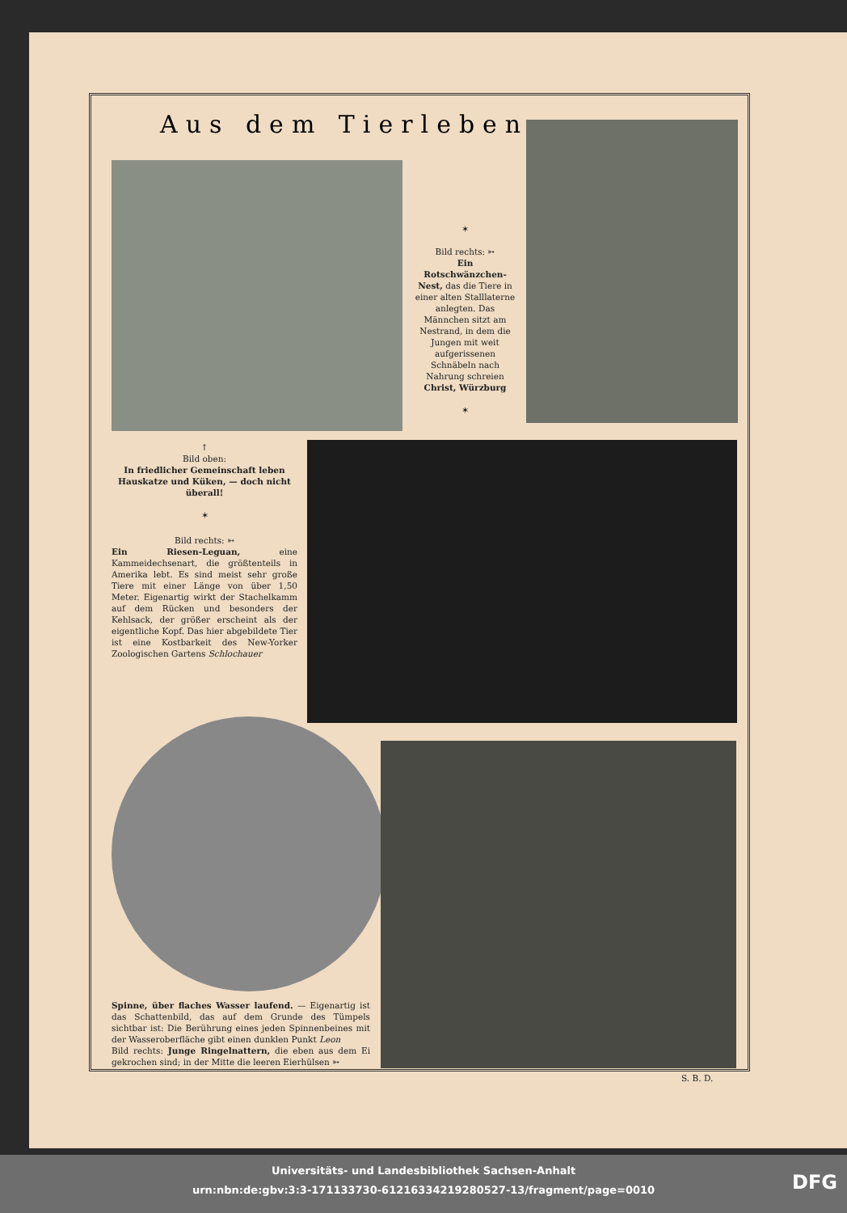Aus dem Tierleben
✶
Bild rechts: ➳
Ein Rotschwänzchen-Nest, das die Tiere in einer alten Stalllaterne anlegten. Das Männchen sitzt am Nestrand, in dem die Jungen mit weit aufgerissenen Schnäbeln nach Nahrung schreien
Christ, Würzburg
✶
↑
Bild oben:
In friedlicher Gemeinschaft leben Hauskatze und Küken, — doch nicht überall!
✶
Bild rechts: ➳
Ein Riesen-Leguan, eine Kammeidechsenart, die größtenteils in Amerika lebt. Es sind meist sehr große Tiere mit einer Länge von über 1,50 Meter. Eigenartig wirkt der Stachelkamm auf dem Rücken und besonders der Kehlsack, der größer erscheint als der eigentliche Kopf. Das hier abgebildete Tier ist eine Kostbarkeit des New-Yorker Zoologischen Gartens Schlochauer
Spinne, über flaches Wasser laufend. — Eigenartig ist das Schattenbild, das auf dem Grunde des Tümpels sichtbar ist: Die Berührung eines jeden Spinnenbeines mit der Wasseroberfläche gibt einen dunklen Punkt Leon
Bild rechts: Junge Ringelnattern, die eben aus dem Ei gekrochen sind; in der Mitte die leeren Eierhülsen ➳
S. B. D.
Universitäts- und Landesbibliothek Sachsen-Anhalt
urn:nbn:de:gbv:3:3-171133730-61216334219280527-13/fragment/page=0010
DFG